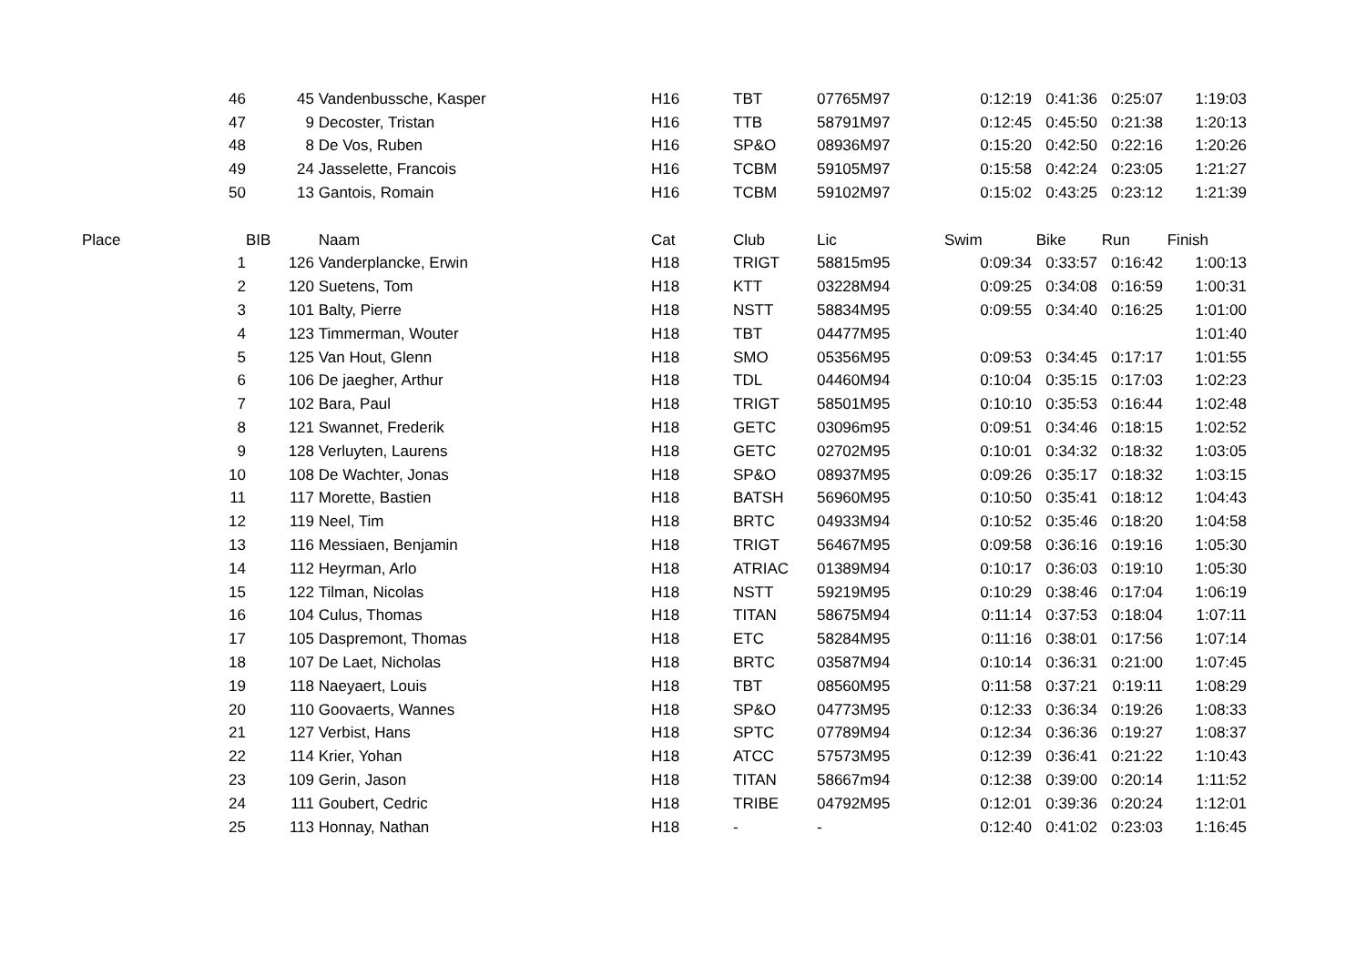| | 46 | 45 | Vandenbussche, Kasper | H16 | TBT | 07765M97 | 0:12:19 | 0:41:36 | 0:25:07 | 1:19:03 |
| | 47 | 9 | Decoster, Tristan | H16 | TTB | 58791M97 | 0:12:45 | 0:45:50 | 0:21:38 | 1:20:13 |
| | 48 | 8 | De Vos, Ruben | H16 | SP&O | 08936M97 | 0:15:20 | 0:42:50 | 0:22:16 | 1:20:26 |
| | 49 | 24 | Jasselette, Francois | H16 | TCBM | 59105M97 | 0:15:58 | 0:42:24 | 0:23:05 | 1:21:27 |
| | 50 | 13 | Gantois, Romain | H16 | TCBM | 59102M97 | 0:15:02 | 0:43:25 | 0:23:12 | 1:21:39 |
| Place | | BIB | Naam | Cat | Club | Lic | Swim | Bike | Run | Finish |
| | 1 | 126 | Vanderplancke, Erwin | H18 | TRIGT | 58815m95 | 0:09:34 | 0:33:57 | 0:16:42 | 1:00:13 |
| | 2 | 120 | Suetens, Tom | H18 | KTT | 03228M94 | 0:09:25 | 0:34:08 | 0:16:59 | 1:00:31 |
| | 3 | 101 | Balty, Pierre | H18 | NSTT | 58834M95 | 0:09:55 | 0:34:40 | 0:16:25 | 1:01:00 |
| | 4 | 123 | Timmerman, Wouter | H18 | TBT | 04477M95 | | | | 1:01:40 |
| | 5 | 125 | Van Hout, Glenn | H18 | SMO | 05356M95 | 0:09:53 | 0:34:45 | 0:17:17 | 1:01:55 |
| | 6 | 106 | De jaegher, Arthur | H18 | TDL | 04460M94 | 0:10:04 | 0:35:15 | 0:17:03 | 1:02:23 |
| | 7 | 102 | Bara, Paul | H18 | TRIGT | 58501M95 | 0:10:10 | 0:35:53 | 0:16:44 | 1:02:48 |
| | 8 | 121 | Swannet, Frederik | H18 | GETC | 03096m95 | 0:09:51 | 0:34:46 | 0:18:15 | 1:02:52 |
| | 9 | 128 | Verluyten, Laurens | H18 | GETC | 02702M95 | 0:10:01 | 0:34:32 | 0:18:32 | 1:03:05 |
| | 10 | 108 | De Wachter, Jonas | H18 | SP&O | 08937M95 | 0:09:26 | 0:35:17 | 0:18:32 | 1:03:15 |
| | 11 | 117 | Morette, Bastien | H18 | BATSH | 56960M95 | 0:10:50 | 0:35:41 | 0:18:12 | 1:04:43 |
| | 12 | 119 | Neel, Tim | H18 | BRTC | 04933M94 | 0:10:52 | 0:35:46 | 0:18:20 | 1:04:58 |
| | 13 | 116 | Messiaen, Benjamin | H18 | TRIGT | 56467M95 | 0:09:58 | 0:36:16 | 0:19:16 | 1:05:30 |
| | 14 | 112 | Heyrman, Arlo | H18 | ATRIAC | 01389M94 | 0:10:17 | 0:36:03 | 0:19:10 | 1:05:30 |
| | 15 | 122 | Tilman, Nicolas | H18 | NSTT | 59219M95 | 0:10:29 | 0:38:46 | 0:17:04 | 1:06:19 |
| | 16 | 104 | Culus, Thomas | H18 | TITAN | 58675M94 | 0:11:14 | 0:37:53 | 0:18:04 | 1:07:11 |
| | 17 | 105 | Daspremont, Thomas | H18 | ETC | 58284M95 | 0:11:16 | 0:38:01 | 0:17:56 | 1:07:14 |
| | 18 | 107 | De Laet, Nicholas | H18 | BRTC | 03587M94 | 0:10:14 | 0:36:31 | 0:21:00 | 1:07:45 |
| | 19 | 118 | Naeyaert, Louis | H18 | TBT | 08560M95 | 0:11:58 | 0:37:21 | 0:19:11 | 1:08:29 |
| | 20 | 110 | Goovaerts, Wannes | H18 | SP&O | 04773M95 | 0:12:33 | 0:36:34 | 0:19:26 | 1:08:33 |
| | 21 | 127 | Verbist, Hans | H18 | SPTC | 07789M94 | 0:12:34 | 0:36:36 | 0:19:27 | 1:08:37 |
| | 22 | 114 | Krier, Yohan | H18 | ATCC | 57573M95 | 0:12:39 | 0:36:41 | 0:21:22 | 1:10:43 |
| | 23 | 109 | Gerin, Jason | H18 | TITAN | 58667m94 | 0:12:38 | 0:39:00 | 0:20:14 | 1:11:52 |
| | 24 | 111 | Goubert, Cedric | H18 | TRIBE | 04792M95 | 0:12:01 | 0:39:36 | 0:20:24 | 1:12:01 |
| | 25 | 113 | Honnay, Nathan | H18 | - | - | 0:12:40 | 0:41:02 | 0:23:03 | 1:16:45 |